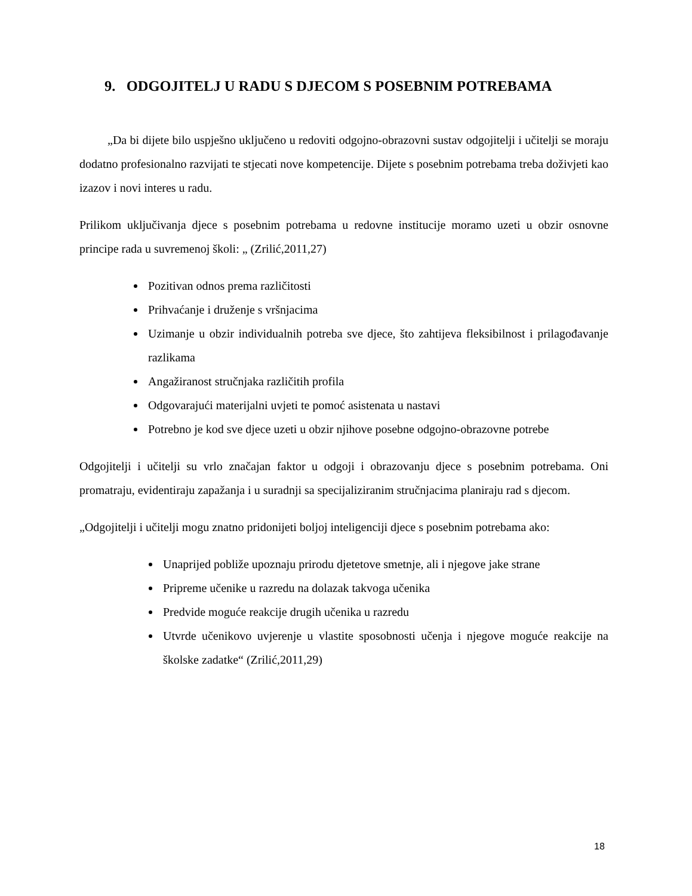9. ODGOJITELJ U RADU S DJECOM S POSEBNIM POTREBAMA
„Da bi dijete bilo uspješno uključeno u redoviti odgojno-obrazovni sustav odgojitelji i učitelji se moraju dodatno profesionalno razvijati te stjecati nove kompetencije. Dijete s posebnim potrebama treba doživjeti kao izazov i novi interes u radu.
Prilikom uključivanja djece s posebnim potrebama u redovne institucije moramo uzeti u obzir osnovne principe rada u suvremenoj školi: „ (Zrilić,2011,27)
Pozitivan odnos prema različitosti
Prihvaćanje i druženje s vršnjacima
Uzimanje u obzir individualnih potreba sve djece, što zahtijeva fleksibilnost i prilagođavanje razlikama
Angažiranost stručnjaka različitih profila
Odgovarajući materijalni uvjeti te pomoć asistenata u nastavi
Potrebno je kod sve djece uzeti u obzir njihove posebne odgojno-obrazovne potrebe
Odgojitelji i učitelji su vrlo značajan faktor u odgoji i obrazovanju djece s posebnim potrebama. Oni promatraju, evidentiraju zapažanja i u suradnji sa specijaliziranim stručnjacima planiraju rad s djecom.
„Odgojitelji i učitelji mogu znatno pridonijeti boljoj inteligenciji djece s posebnim potrebama ako:
Unaprijed pobliže upoznaju prirodu djetetove smetnje, ali i njegove jake strane
Pripreme učenike u razredu na dolazak takvoga učenika
Predvide moguće reakcije drugih učenika u razredu
Utvrde učenikovo uvjerenje u vlastite sposobnosti učenja i njegove moguće reakcije na školske zadatke“ (Zrilić,2011,29)
18